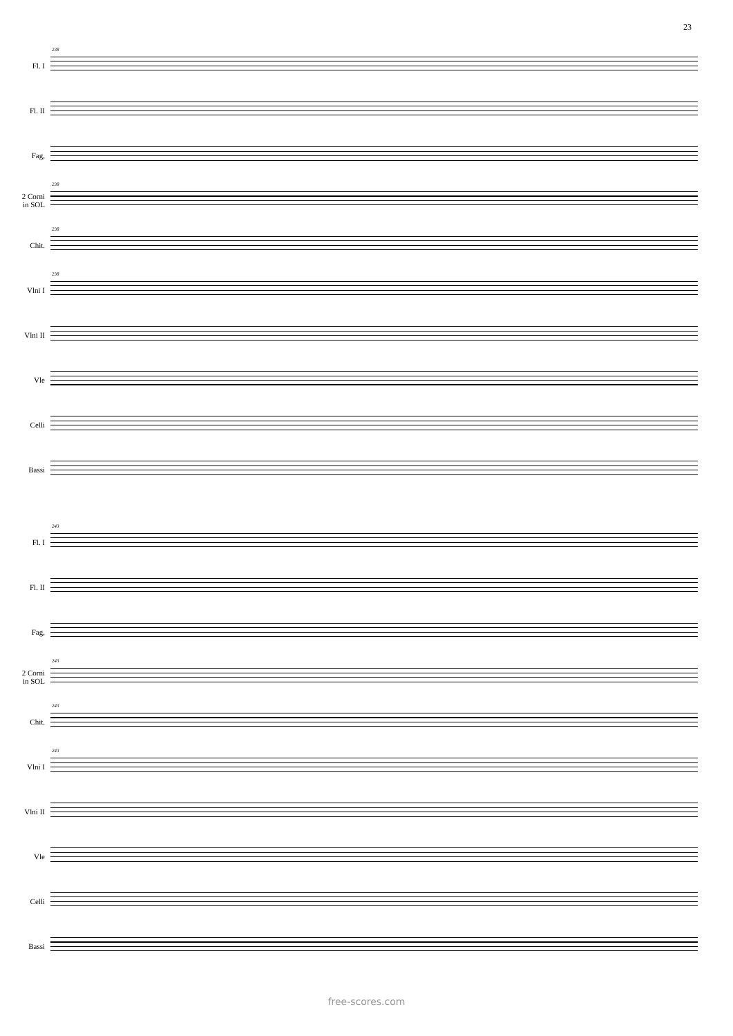23
Fl. I
238
Fl. II
Fag,
2 Corni
in SOL
238
Chit.
238
Vlni I
238
Vlni II
Vle
Celli
Bassi
Fl. I
243
Fl. II
Fag,
2 Corni
in SOL
243
Chit.
243
Vlni I
243
Vlni II
Vle
Celli
Bassi
free-scores.com